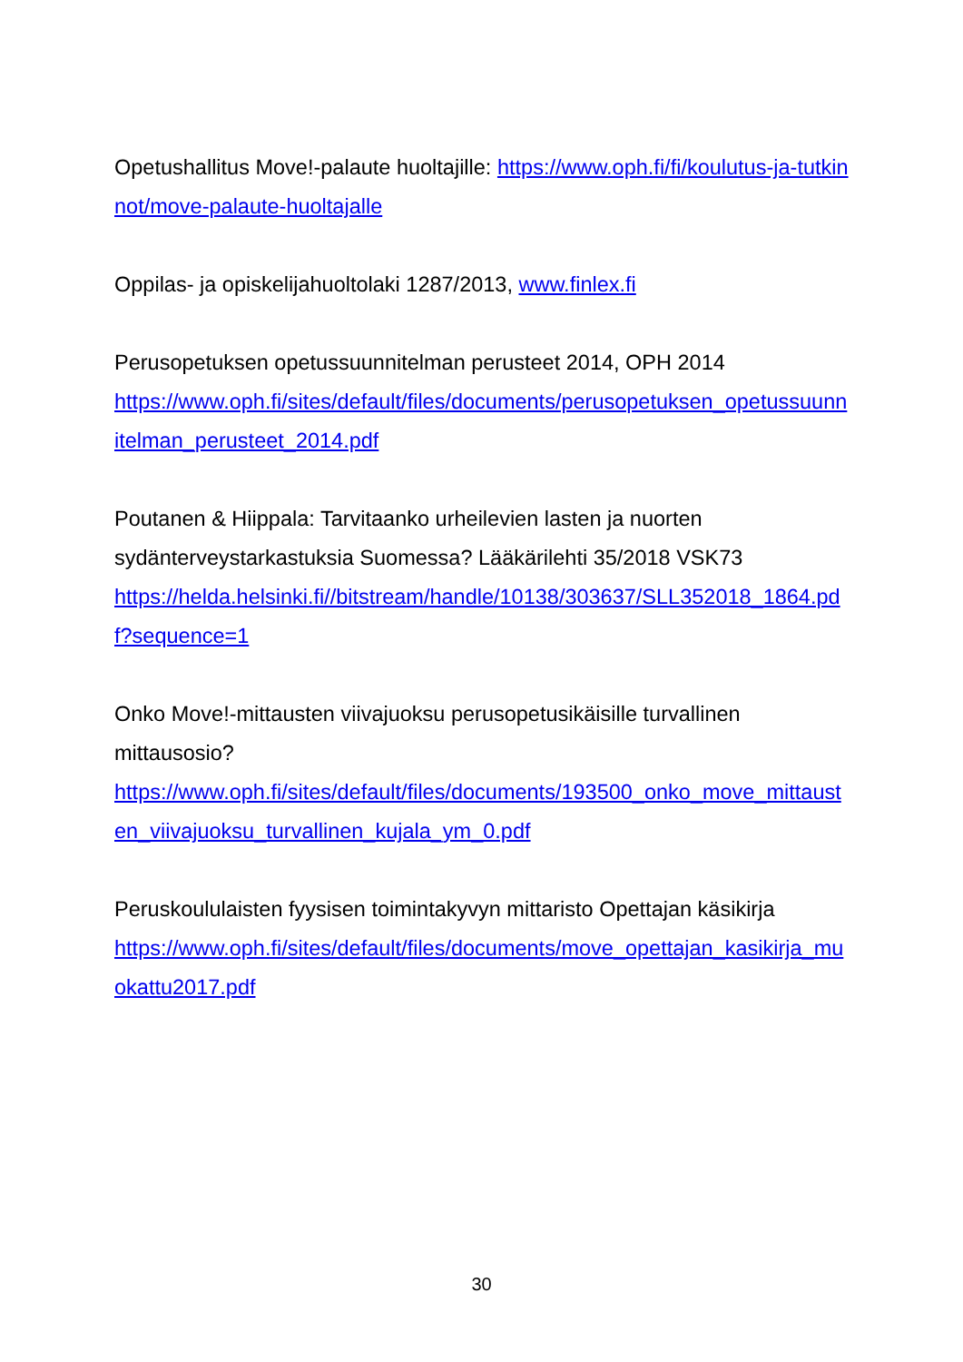Opetushallitus Move!-palaute huoltajille: https://www.oph.fi/fi/koulutus-ja-tutkinnot/move-palaute-huoltajalle
Oppilas- ja opiskelijahuoltolaki 1287/2013, www.finlex.fi
Perusopetuksen opetussuunnitelman perusteet 2014, OPH 2014
https://www.oph.fi/sites/default/files/documents/perusopetuksen_opetussuunnitelman_perusteet_2014.pdf
Poutanen & Hiippala: Tarvitaanko urheilevien lasten ja nuorten sydänterveystarkastuksia Suomessa? Lääkärilehti 35/2018 VSK73
https://helda.helsinki.fi//bitstream/handle/10138/303637/SLL352018_1864.pdf?sequence=1
Onko Move!-mittausten viivajuoksu perusopetusikäisille turvallinen mittausosio?
https://www.oph.fi/sites/default/files/documents/193500_onko_move_mittausten_viivajuoksu_turvallinen_kujala_ym_0.pdf
Peruskoululaisten fyysisen toimintakyvyn mittaristo Opettajan käsikirja
https://www.oph.fi/sites/default/files/documents/move_opettajan_kasikirja_muokattu2017.pdf
30